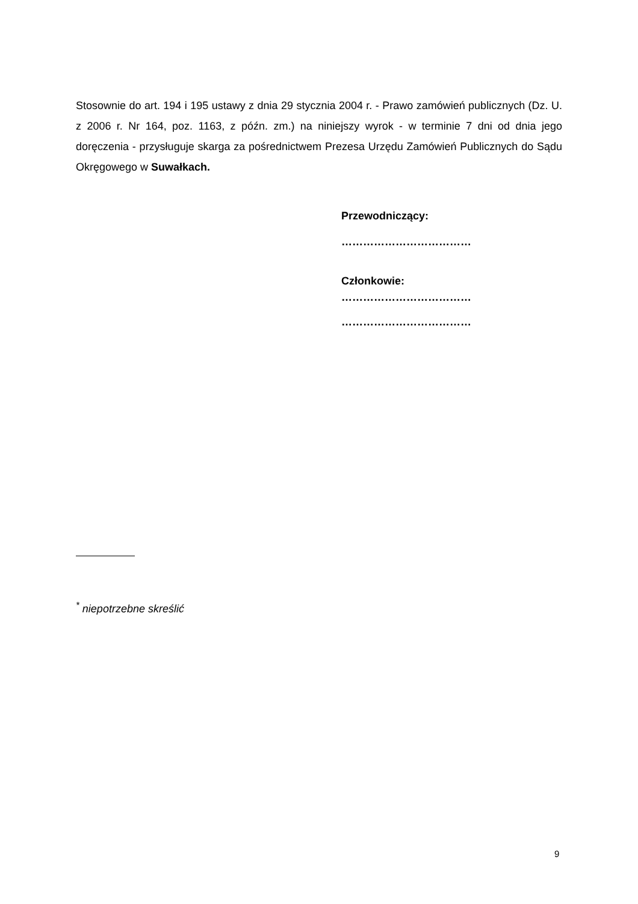Stosownie do art. 194 i 195 ustawy z dnia 29 stycznia 2004 r. - Prawo zamówień publicznych (Dz. U. z 2006 r. Nr 164, poz. 1163, z późn. zm.) na niniejszy wyrok - w terminie 7 dni od dnia jego doręczenia - przysługuje skarga za pośrednictwem Prezesa Urzędu Zamówień Publicznych do Sądu Okręgowego w Suwałkach.
Przewodniczący:
………………………………
Członkowie:
………………………………
………………………………
<sup>*</sup> niepotrzebne skreślić
9